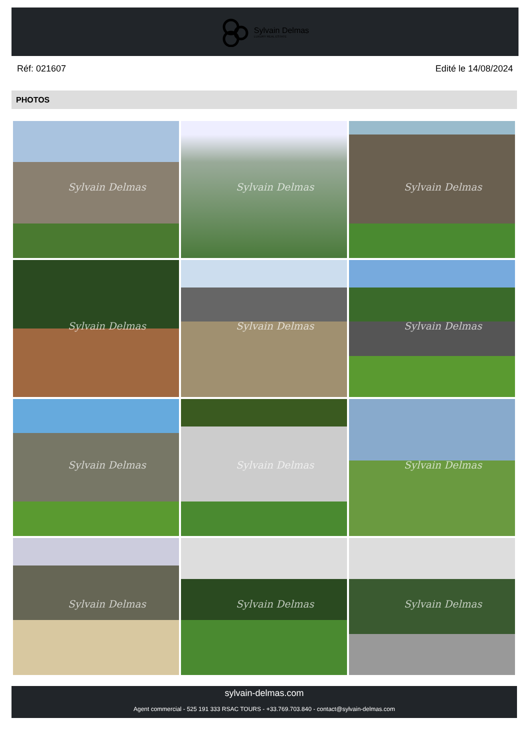Sylvain Delmas
LUXURY REAL ESTATE
Réf: 021607 Edité le 14/08/2024
PHOTOS
Sylvain Delmas
Sylvain Delmas
Sylvain Delmas
Sylvain Delmas
Sylvain Delmas
Sylvain Delmas
Sylvain Delmas
Sylvain Delmas
Sylvain Delmas
Sylvain Delmas
Sylvain Delmas
Sylvain Delmas
sylvain-delmas.com
Agent commercial - 525 191 333 RSAC TOURS - +33.769.703.840 - contact@sylvain-delmas.com